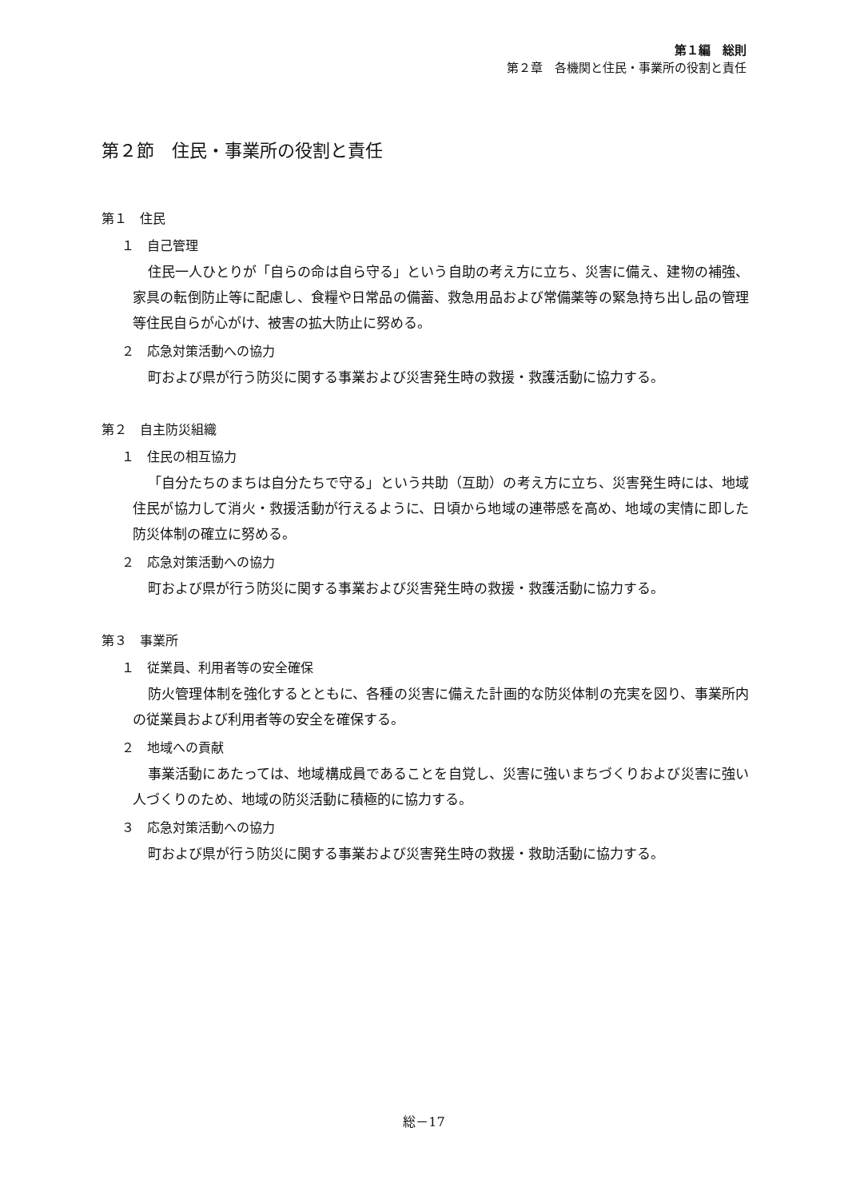第１編　総則
第２章　各機関と住民・事業所の役割と責任
第２節　住民・事業所の役割と責任
第１　住民
１　自己管理
住民一人ひとりが「自らの命は自ら守る」という自助の考え方に立ち、災害に備え、建物の補強、家具の転倒防止等に配慮し、食糧や日常品の備蓄、救急用品および常備薬等の緊急持ち出し品の管理等住民自らが心がけ、被害の拡大防止に努める。
２　応急対策活動への協力
町および県が行う防災に関する事業および災害発生時の救援・救護活動に協力する。
第２　自主防災組織
１　住民の相互協力
「自分たちのまちは自分たちで守る」という共助（互助）の考え方に立ち、災害発生時には、地域住民が協力して消火・救援活動が行えるように、日頃から地域の連帯感を高め、地域の実情に即した防災体制の確立に努める。
２　応急対策活動への協力
町および県が行う防災に関する事業および災害発生時の救援・救護活動に協力する。
第３　事業所
１　従業員、利用者等の安全確保
防火管理体制を強化するとともに、各種の災害に備えた計画的な防災体制の充実を図り、事業所内の従業員および利用者等の安全を確保する。
２　地域への貢献
事業活動にあたっては、地域構成員であることを自覚し、災害に強いまちづくりおよび災害に強い人づくりのため、地域の防災活動に積極的に協力する。
３　応急対策活動への協力
町および県が行う防災に関する事業および災害発生時の救援・救助活動に協力する。
総－17